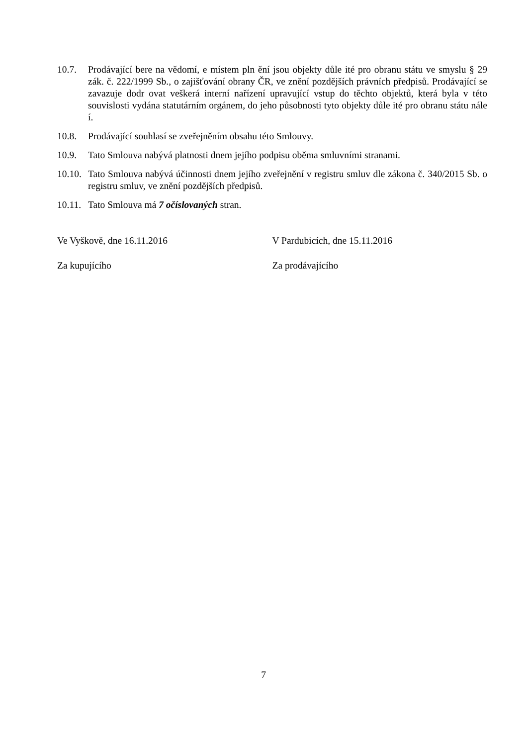10.7. Prodávající bere na vědomí, e místem pln ění jsou objekty důle ité pro obranu státu ve smyslu § 29 zák. č. 222/1999 Sb., o zajišťování obrany ČR, ve znění pozdějších právních předpisů. Prodávající se zavazuje dodr ovat veškerá interní nařízení upravující vstup do těchto objektů, která byla v této souvislosti vydána statutárním orgánem, do jeho působnosti tyto objekty důle ité pro obranu státu nále í.
10.8. Prodávající souhlasí se zveřejněním obsahu této Smlouvy.
10.9. Tato Smlouva nabývá platnosti dnem jejího podpisu oběma smluvními stranami.
10.10.
Tato Smlouva nabývá účinnosti dnem jejího zveřejnění v registru smluv dle zákona č. 340/2015 Sb. o registru smluv, ve znění pozdějších předpisů.
10.11.
Tato Smlouva má 7 očíslovaných stran.
Ve Vyškově, dne 16.11.2016 V Pardubicích, dne 15.11.2016
Za kupujícího Za prodávajícího
7